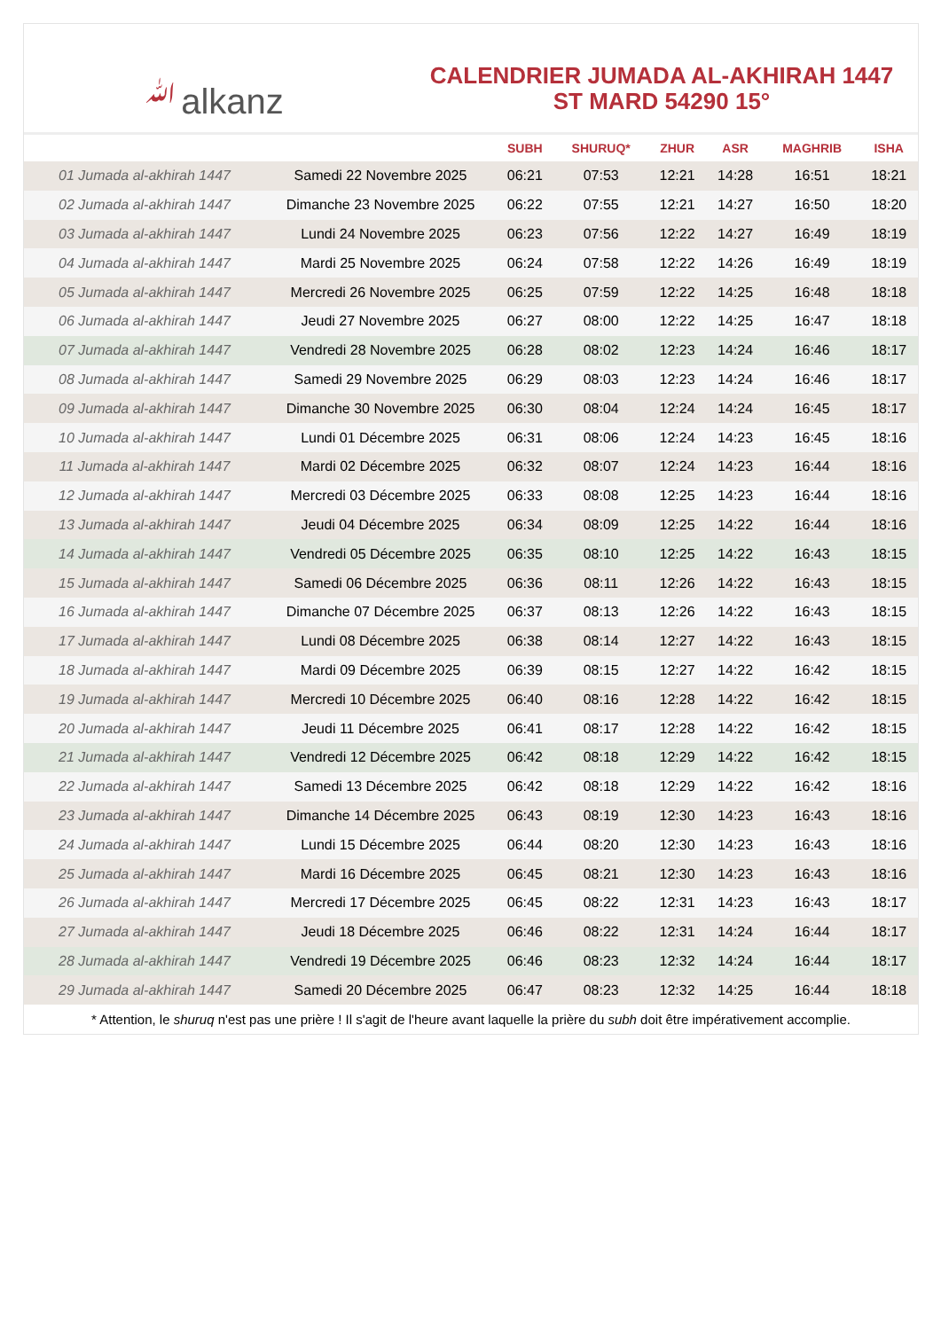ﷲalkanz
CALENDRIER JUMADA AL-AKHIRAH 1447
ST MARD 54290 15°
| | | SUBH | SHURUQ* | ZHUR | ASR | MAGHRIB | ISHA |
| --- | --- | --- | --- | --- | --- | --- | --- |
| 01 Jumada al-akhirah 1447 | Samedi 22 Novembre 2025 | 06:21 | 07:53 | 12:21 | 14:28 | 16:51 | 18:21 |
| 02 Jumada al-akhirah 1447 | Dimanche 23 Novembre 2025 | 06:22 | 07:55 | 12:21 | 14:27 | 16:50 | 18:20 |
| 03 Jumada al-akhirah 1447 | Lundi 24 Novembre 2025 | 06:23 | 07:56 | 12:22 | 14:27 | 16:49 | 18:19 |
| 04 Jumada al-akhirah 1447 | Mardi 25 Novembre 2025 | 06:24 | 07:58 | 12:22 | 14:26 | 16:49 | 18:19 |
| 05 Jumada al-akhirah 1447 | Mercredi 26 Novembre 2025 | 06:25 | 07:59 | 12:22 | 14:25 | 16:48 | 18:18 |
| 06 Jumada al-akhirah 1447 | Jeudi 27 Novembre 2025 | 06:27 | 08:00 | 12:22 | 14:25 | 16:47 | 18:18 |
| 07 Jumada al-akhirah 1447 | Vendredi 28 Novembre 2025 | 06:28 | 08:02 | 12:23 | 14:24 | 16:46 | 18:17 |
| 08 Jumada al-akhirah 1447 | Samedi 29 Novembre 2025 | 06:29 | 08:03 | 12:23 | 14:24 | 16:46 | 18:17 |
| 09 Jumada al-akhirah 1447 | Dimanche 30 Novembre 2025 | 06:30 | 08:04 | 12:24 | 14:24 | 16:45 | 18:17 |
| 10 Jumada al-akhirah 1447 | Lundi 01 Décembre 2025 | 06:31 | 08:06 | 12:24 | 14:23 | 16:45 | 18:16 |
| 11 Jumada al-akhirah 1447 | Mardi 02 Décembre 2025 | 06:32 | 08:07 | 12:24 | 14:23 | 16:44 | 18:16 |
| 12 Jumada al-akhirah 1447 | Mercredi 03 Décembre 2025 | 06:33 | 08:08 | 12:25 | 14:23 | 16:44 | 18:16 |
| 13 Jumada al-akhirah 1447 | Jeudi 04 Décembre 2025 | 06:34 | 08:09 | 12:25 | 14:22 | 16:44 | 18:16 |
| 14 Jumada al-akhirah 1447 | Vendredi 05 Décembre 2025 | 06:35 | 08:10 | 12:25 | 14:22 | 16:43 | 18:15 |
| 15 Jumada al-akhirah 1447 | Samedi 06 Décembre 2025 | 06:36 | 08:11 | 12:26 | 14:22 | 16:43 | 18:15 |
| 16 Jumada al-akhirah 1447 | Dimanche 07 Décembre 2025 | 06:37 | 08:13 | 12:26 | 14:22 | 16:43 | 18:15 |
| 17 Jumada al-akhirah 1447 | Lundi 08 Décembre 2025 | 06:38 | 08:14 | 12:27 | 14:22 | 16:43 | 18:15 |
| 18 Jumada al-akhirah 1447 | Mardi 09 Décembre 2025 | 06:39 | 08:15 | 12:27 | 14:22 | 16:42 | 18:15 |
| 19 Jumada al-akhirah 1447 | Mercredi 10 Décembre 2025 | 06:40 | 08:16 | 12:28 | 14:22 | 16:42 | 18:15 |
| 20 Jumada al-akhirah 1447 | Jeudi 11 Décembre 2025 | 06:41 | 08:17 | 12:28 | 14:22 | 16:42 | 18:15 |
| 21 Jumada al-akhirah 1447 | Vendredi 12 Décembre 2025 | 06:42 | 08:18 | 12:29 | 14:22 | 16:42 | 18:15 |
| 22 Jumada al-akhirah 1447 | Samedi 13 Décembre 2025 | 06:42 | 08:18 | 12:29 | 14:22 | 16:42 | 18:16 |
| 23 Jumada al-akhirah 1447 | Dimanche 14 Décembre 2025 | 06:43 | 08:19 | 12:30 | 14:23 | 16:43 | 18:16 |
| 24 Jumada al-akhirah 1447 | Lundi 15 Décembre 2025 | 06:44 | 08:20 | 12:30 | 14:23 | 16:43 | 18:16 |
| 25 Jumada al-akhirah 1447 | Mardi 16 Décembre 2025 | 06:45 | 08:21 | 12:30 | 14:23 | 16:43 | 18:16 |
| 26 Jumada al-akhirah 1447 | Mercredi 17 Décembre 2025 | 06:45 | 08:22 | 12:31 | 14:23 | 16:43 | 18:17 |
| 27 Jumada al-akhirah 1447 | Jeudi 18 Décembre 2025 | 06:46 | 08:22 | 12:31 | 14:24 | 16:44 | 18:17 |
| 28 Jumada al-akhirah 1447 | Vendredi 19 Décembre 2025 | 06:46 | 08:23 | 12:32 | 14:24 | 16:44 | 18:17 |
| 29 Jumada al-akhirah 1447 | Samedi 20 Décembre 2025 | 06:47 | 08:23 | 12:32 | 14:25 | 16:44 | 18:18 |
* Attention, le shuruq n'est pas une prière ! Il s'agit de l'heure avant laquelle la prière du subh doit être impérativement accomplie.